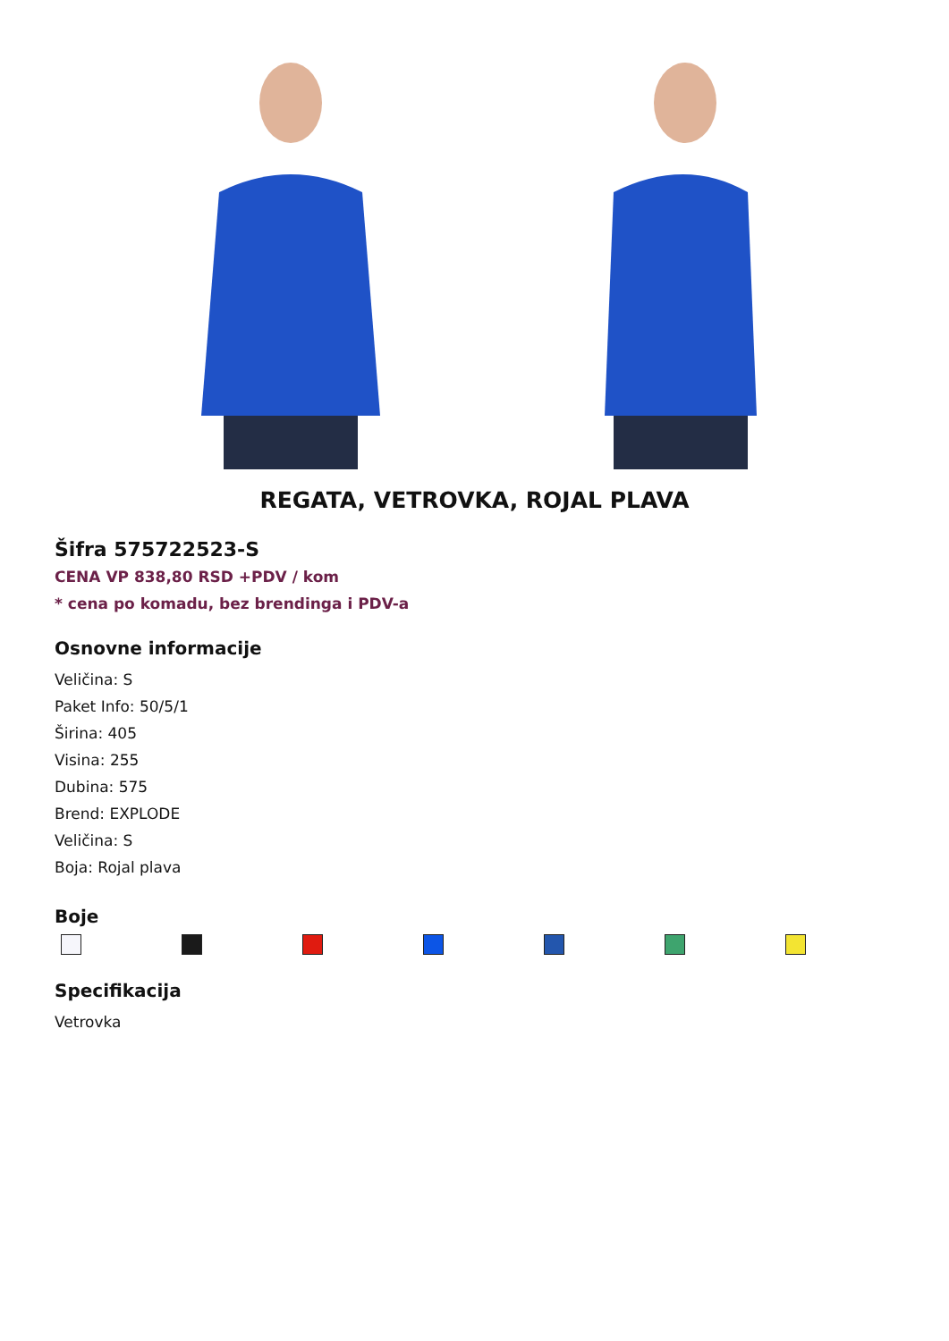REGATA, VETROVKA, ROJAL PLAVA
Šifra 575722523-S
CENA VP 838,80 RSD +PDV / kom
* cena po komadu, bez brendinga i PDV-a
Osnovne informacije
Veličina: S
Paket Info: 50/5/1
Širina: 405
Visina: 255
Dubina: 575
Brend: EXPLODE
Veličina: S
Boja: Rojal plava
Boje
Specifikacija
Vetrovka